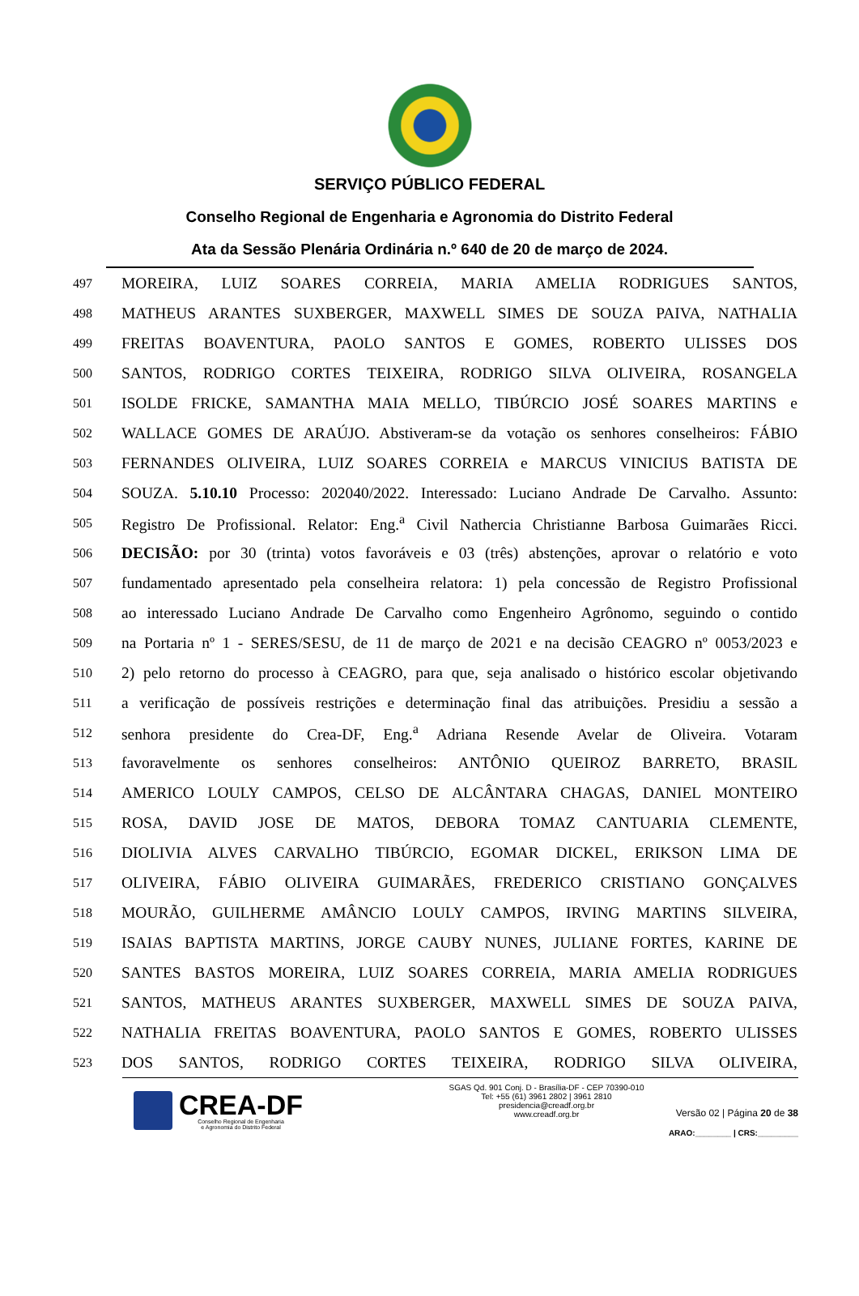SERVIÇO PÚBLICO FEDERAL
Conselho Regional de Engenharia e Agronomia do Distrito Federal
Ata da Sessão Plenária Ordinária n.º 640 de 20 de março de 2024.
497 MOREIRA, LUIZ SOARES CORREIA, MARIA AMELIA RODRIGUES SANTOS,
498 MATHEUS ARANTES SUXBERGER, MAXWELL SIMES DE SOUZA PAIVA, NATHALIA
499 FREITAS BOAVENTURA, PAOLO SANTOS E GOMES, ROBERTO ULISSES DOS
500 SANTOS, RODRIGO CORTES TEIXEIRA, RODRIGO SILVA OLIVEIRA, ROSANGELA
501 ISOLDE FRICKE, SAMANTHA MAIA MELLO, TIBÚRCIO JOSÉ SOARES MARTINS e
502 WALLACE GOMES DE ARAÚJO. Abstiveram-se da votação os senhores conselheiros: FÁBIO
503 FERNANDES OLIVEIRA, LUIZ SOARES CORREIA e MARCUS VINICIUS BATISTA DE
504 SOUZA. 5.10.10 Processo: 202040/2022. Interessado: Luciano Andrade De Carvalho. Assunto:
505 Registro De Profissional. Relator: Eng.<sup>a</sup> Civil Nathercia Christianne Barbosa Guimarães Ricci.
506 DECISÃO: por 30 (trinta) votos favoráveis e 03 (três) abstenções, aprovar o relatório e voto
507 fundamentado apresentado pela conselheira relatora: 1) pela concessão de Registro Profissional
508 ao interessado Luciano Andrade De Carvalho como Engenheiro Agrônomo, seguindo o contido
509 na Portaria nº 1 - SERES/SESU, de 11 de março de 2021 e na decisão CEAGRO nº 0053/2023 e
510 2) pelo retorno do processo à CEAGRO, para que, seja analisado o histórico escolar objetivando
511 a verificação de possíveis restrições e determinação final das atribuições. Presidiu a sessão a
512 senhora presidente do Crea-DF, Eng.<sup>a</sup> Adriana Resende Avelar de Oliveira. Votaram
513 favoravelmente os senhores conselheiros: ANTÔNIO QUEIROZ BARRETO, BRASIL
514 AMERICO LOULY CAMPOS, CELSO DE ALCÂNTARA CHAGAS, DANIEL MONTEIRO
515 ROSA, DAVID JOSE DE MATOS, DEBORA TOMAZ CANTUARIA CLEMENTE,
516 DIOLIVIA ALVES CARVALHO TIBÚRCIO, EGOMAR DICKEL, ERIKSON LIMA DE
517 OLIVEIRA, FÁBIO OLIVEIRA GUIMARÃES, FREDERICO CRISTIANO GONÇALVES
518 MOURÃO, GUILHERME AMÂNCIO LOULY CAMPOS, IRVING MARTINS SILVEIRA,
519 ISAIAS BAPTISTA MARTINS, JORGE CAUBY NUNES, JULIANE FORTES, KARINE DE
520 SANTES BASTOS MOREIRA, LUIZ SOARES CORREIA, MARIA AMELIA RODRIGUES
521 SANTOS, MATHEUS ARANTES SUXBERGER, MAXWELL SIMES DE SOUZA PAIVA,
522 NATHALIA FREITAS BOAVENTURA, PAOLO SANTOS E GOMES, ROBERTO ULISSES
523 DOS SANTOS, RODRIGO CORTES TEIXEIRA, RODRIGO SILVA OLIVEIRA,
CREA-DF
Conselho Regional de Engenharia
e Agronomia do Distrito Federal
SGAS Qd. 901 Conj. D - Brasília-DF - CEP 70390-010
Tel: +55 (61) 3961 2802 | 3961 2810
presidencia@creadf.org.br
www.creadf.org.br
Versão 02 | Página 20 de 38
ARAO:________ | CRS:_________